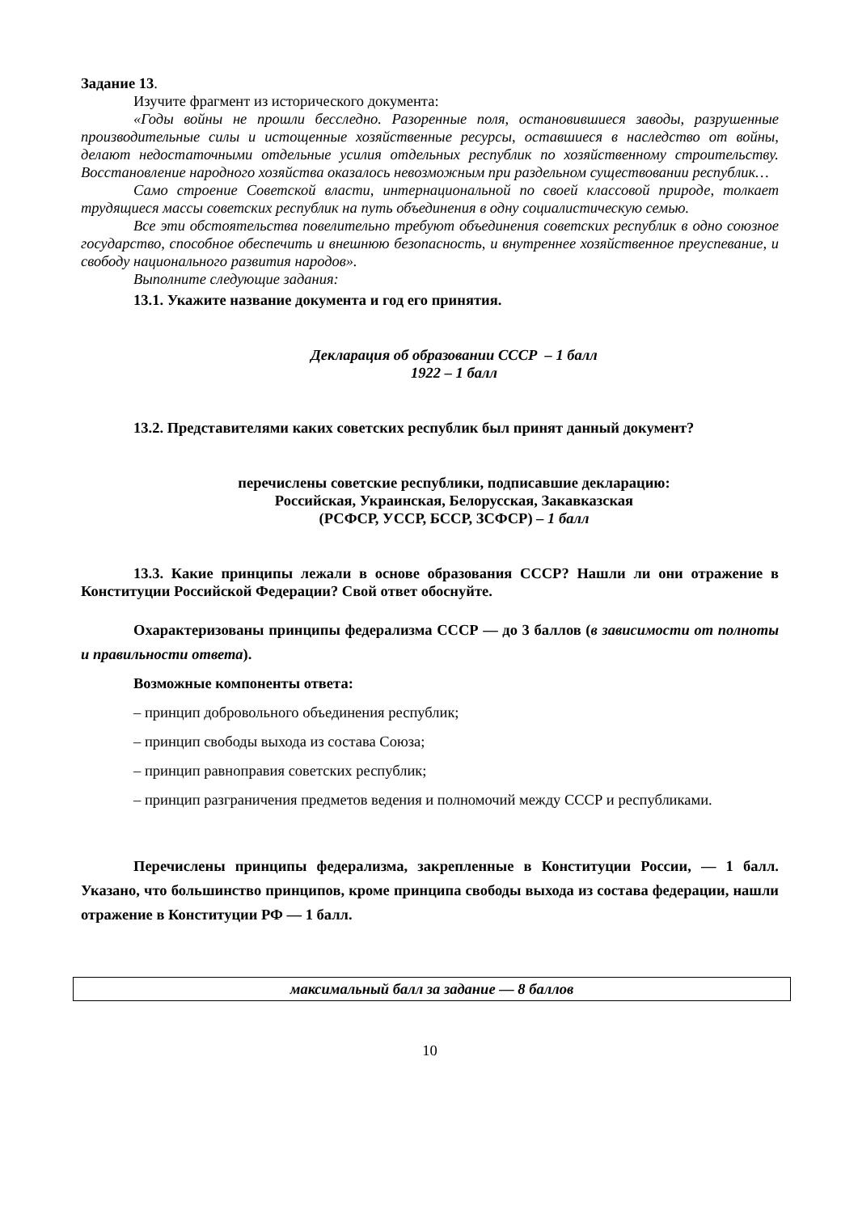Задание 13.
Изучите фрагмент из исторического документа:
«Годы войны не прошли бесследно. Разоренные поля, остановившиеся заводы, разрушенные производительные силы и истощенные хозяйственные ресурсы, оставшиеся в наследство от войны, делают недостаточными отдельные усилия отдельных республик по хозяйственному строительству. Восстановление народного хозяйства оказалось невозможным при раздельном существовании республик…
Само строение Советской власти, интернациональной по своей классовой природе, толкает трудящиеся массы советских республик на путь объединения в одну социалистическую семью.
Все эти обстоятельства повелительно требуют объединения советских республик в одно союзное государство, способное обеспечить и внешнюю безопасность, и внутреннее хозяйственное преуспевание, и свободу национального развития народов».
Выполните следующие задания:
13.1. Укажите название документа и год его принятия.
Декларация об образовании СССР – 1 балл
1922 – 1 балл
13.2. Представителями каких советских республик был принят данный документ?
перечислены советские республики, подписавшие декларацию:
Российская, Украинская, Белорусская, Закавказская
(РСФСР, УССР, БССР, ЗСФСР) – 1 балл
13.3. Какие принципы лежали в основе образования СССР? Нашли ли они отражение в Конституции Российской Федерации? Свой ответ обоснуйте.
Охарактеризованы принципы федерализма СССР — до 3 баллов (в зависимости от полноты и правильности ответа).
Возможные компоненты ответа:
– принцип добровольного объединения республик;
– принцип свободы выхода из состава Союза;
– принцип равноправия советских республик;
– принцип разграничения предметов ведения и полномочий между СССР и республиками.
Перечислены принципы федерализма, закрепленные в Конституции России, — 1 балл. Указано, что большинство принципов, кроме принципа свободы выхода из состава федерации, нашли отражение в Конституции РФ — 1 балл.
| максимальный балл за задание — 8 баллов |
10